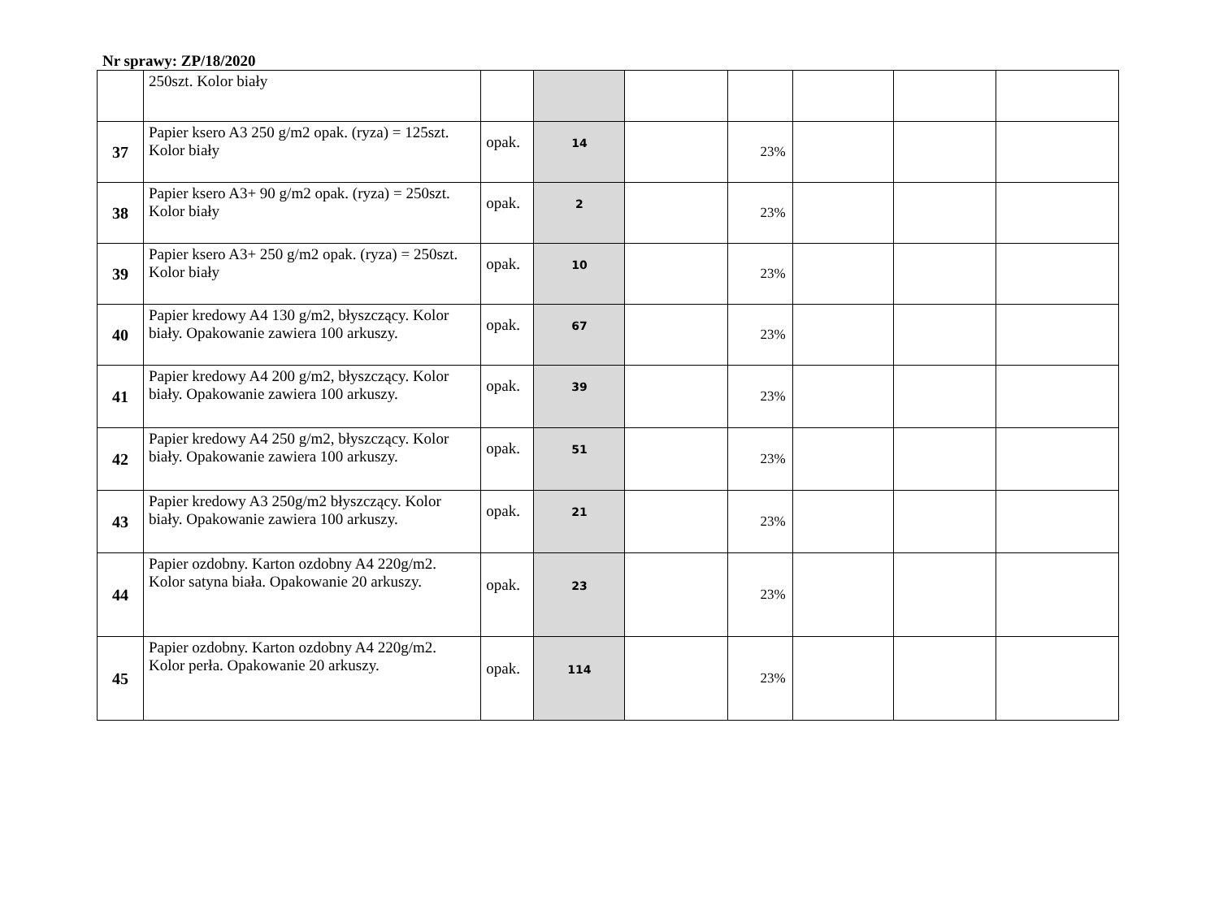Nr sprawy: ZP/18/2020
| | 250szt. Kolor biały | | | | | | | |
| 37 | Papier ksero A3 250 g/m2 opak. (ryza) = 125szt. Kolor biały | opak. | 14 | | 23% | | | |
| 38 | Papier ksero A3+ 90 g/m2 opak. (ryza) = 250szt. Kolor biały | opak. | 2 | | 23% | | | |
| 39 | Papier ksero A3+ 250 g/m2 opak. (ryza) = 250szt. Kolor biały | opak. | 10 | | 23% | | | |
| 40 | Papier kredowy A4 130 g/m2, błyszczący. Kolor biały. Opakowanie zawiera 100 arkuszy. | opak. | 67 | | 23% | | | |
| 41 | Papier kredowy A4 200 g/m2, błyszczący. Kolor biały. Opakowanie zawiera 100 arkuszy. | opak. | 39 | | 23% | | | |
| 42 | Papier kredowy A4 250 g/m2, błyszczący. Kolor biały. Opakowanie zawiera 100 arkuszy. | opak. | 51 | | 23% | | | |
| 43 | Papier kredowy A3 250g/m2 błyszczący. Kolor biały. Opakowanie zawiera 100 arkuszy. | opak. | 21 | | 23% | | | |
| 44 | Papier ozdobny. Karton ozdobny A4 220g/m2. Kolor satyna biała. Opakowanie 20 arkuszy. | opak. | 23 | | 23% | | | |
| 45 | Papier ozdobny. Karton ozdobny A4 220g/m2. Kolor perła. Opakowanie 20 arkuszy. | opak. | 114 | | 23% | | | |